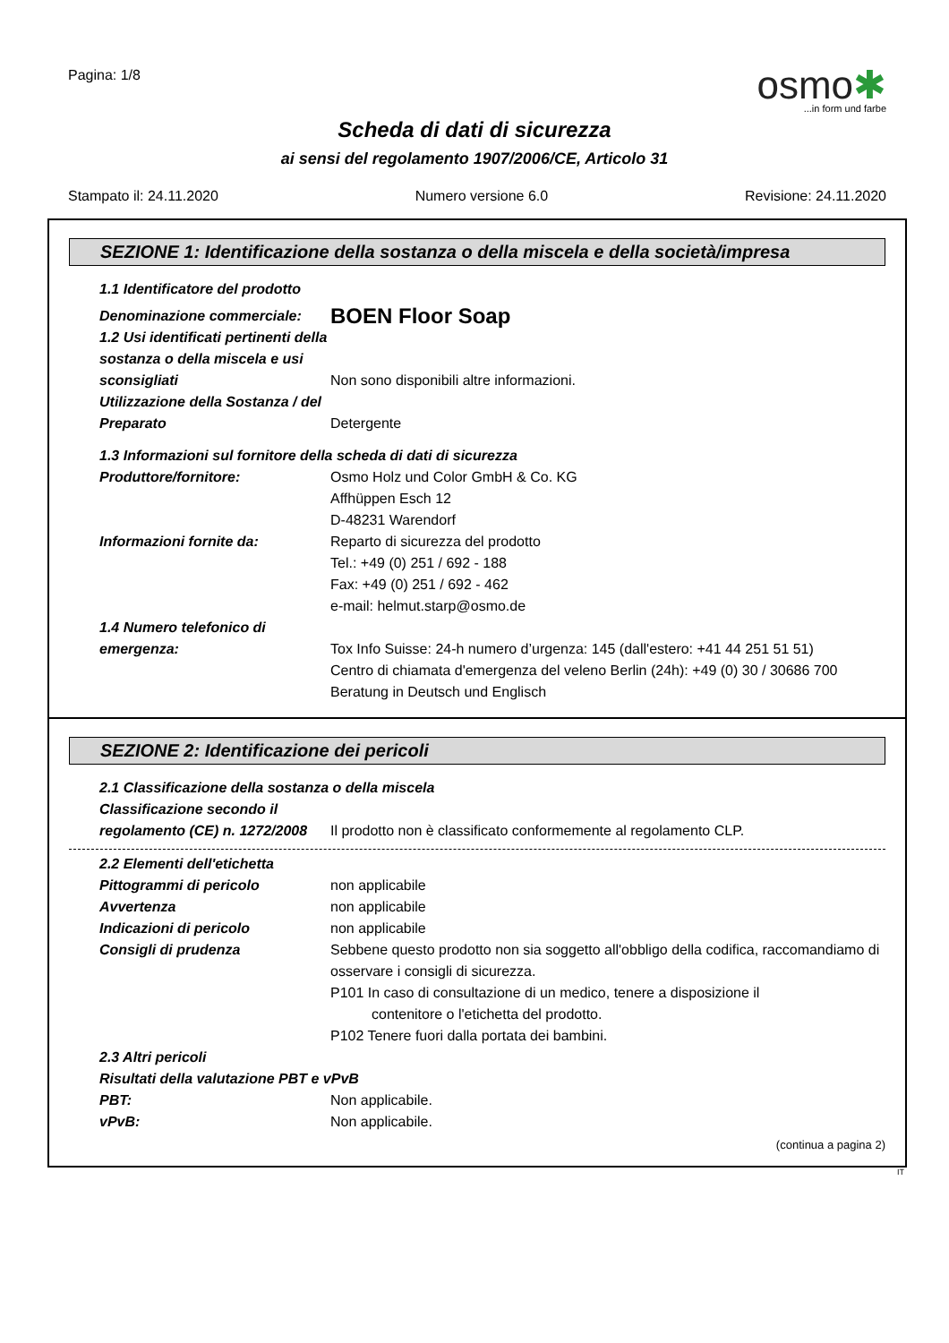Pagina: 1/8
osmo✱
...in form und farbe
Scheda di dati di sicurezza
ai sensi del regolamento 1907/2006/CE, Articolo 31
Stampato il: 24.11.2020 Numero versione 6.0 Revisione: 24.11.2020
SEZIONE 1: Identificazione della sostanza o della miscela e della società/impresa
1.1 Identificatore del prodotto
Denominazione commerciale:
BOEN Floor Soap
1.2 Usi identificati pertinenti della sostanza o della miscela e usi sconsigliati
Non sono disponibili altre informazioni.
Utilizzazione della Sostanza / del Preparato
Detergente
1.3 Informazioni sul fornitore della scheda di dati di sicurezza
Produttore/fornitore: Osmo Holz und Color GmbH & Co. KG
Affhüppen Esch 12
D-48231 Warendorf
Informazioni fornite da: Reparto di sicurezza del prodotto
Tel.: +49 (0) 251 / 692 - 188
Fax: +49 (0) 251 / 692 - 462
e-mail: helmut.starp@osmo.de
1.4 Numero telefonico di emergenza:
Tox Info Suisse: 24-h numero d’urgenza: 145 (dall'estero: +41 44 251 51 51)
Centro di chiamata d'emergenza del veleno Berlin (24h): +49 (0) 30 / 30686 700 Beratung in Deutsch und Englisch
SEZIONE 2: Identificazione dei pericoli
2.1 Classificazione della sostanza o della miscela
Classificazione secondo il regolamento (CE) n. 1272/2008
Il prodotto non è classificato conformemente al regolamento CLP.
2.2 Elementi dell'etichetta
Pittogrammi di pericolo non applicabile
Avvertenza non applicabile
Indicazioni di pericolo non applicabile
Consigli di prudenza Sebbene questo prodotto non sia soggetto all'obbligo della codifica, raccomandiamo di osservare i consigli di sicurezza.
P101 In caso di consultazione di un medico, tenere a disposizione il
contenitore o l'etichetta del prodotto.
P102 Tenere fuori dalla portata dei bambini.
2.3 Altri pericoli
Risultati della valutazione PBT e vPvB
PBT: Non applicabile.
vPvB: Non applicabile.
(continua a pagina 2)
IT